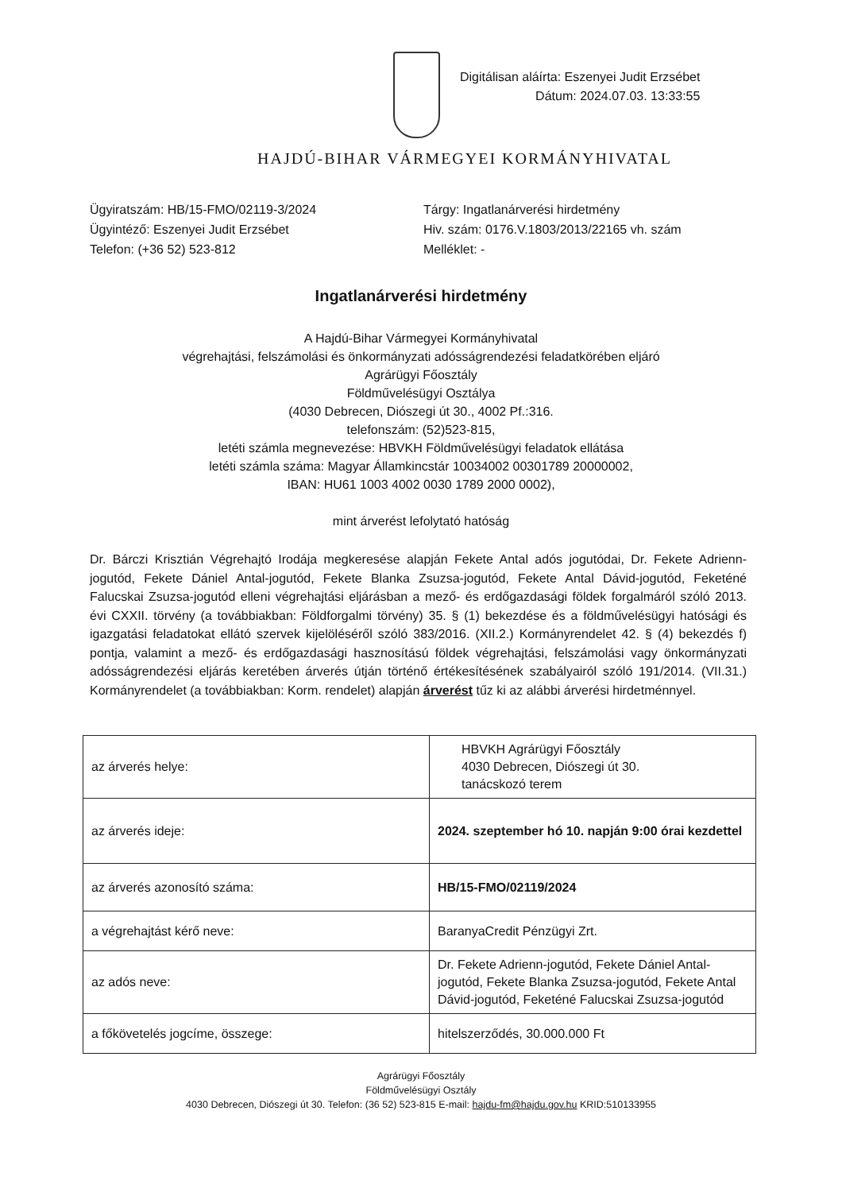Digitálisan aláírta: Eszenyei Judit Erzsébet
Dátum: 2024.07.03. 13:33:55
HAJDÚ-BIHAR VÁRMEGYEI KORMÁNYHIVATAL
Ügyiratszám: HB/15-FMO/02119-3/2024
Ügyintéző: Eszenyei Judit Erzsébet
Telefon: (+36 52) 523-812
Tárgy: Ingatlanárverési hirdetmény
Hiv. szám: 0176.V.1803/2013/22165 vh. szám
Melléklet: -
Ingatlanárverési hirdetmény
A Hajdú-Bihar Vármegyei Kormányhivatal
végrehajtási, felszámolási és önkormányzati adósságrendezési feladatkörében eljáró
Agrárügyi Főosztály
Földművelésügyi Osztálya
(4030 Debrecen, Diószegi út 30., 4002 Pf.:316.
telefonszám: (52)523-815,
letéti számla megnevezése: HBVKH Földművelésügyi feladatok ellátása
letéti számla száma: Magyar Államkincstár 10034002 00301789 20000002,
IBAN: HU61 1003 4002 0030 1789 2000 0002),
mint árverést lefolytató hatóság
Dr. Bárczi Krisztián Végrehajtó Irodája megkeresése alapján Fekete Antal adós jogutódai, Dr. Fekete Adrienn-jogutód, Fekete Dániel Antal-jogutód, Fekete Blanka Zsuzsa-jogutód, Fekete Antal Dávid-jogutód, Feketéné Falucskai Zsuzsa-jogutód elleni végrehajtási eljárásban a mező- és erdőgazdasági földek forgalmáról szóló 2013. évi CXXII. törvény (a továbbiakban: Földforgalmi törvény) 35. § (1) bekezdése és a földművelésügyi hatósági és igazgatási feladatokat ellátó szervek kijelöléséről szóló 383/2016. (XII.2.) Kormányrendelet 42. § (4) bekezdés f) pontja, valamint a mező- és erdőgazdasági hasznosítású földek végrehajtási, felszámolási vagy önkormányzati adósságrendezési eljárás keretében árverés útján történő értékesítésének szabályairól szóló 191/2014. (VII.31.) Kormányrendelet (a továbbiakban: Korm. rendelet) alapján árverést tűz ki az alábbi árverési hirdetménnyel.
| az árverés helye: | HBVKH Agrárügyi Főosztály 4030 Debrecen, Diószegi út 30. tanácskozó terem |
| az árverés ideje: | 2024. szeptember hó 10. napján 9:00 órai kezdettel |
| az árverés azonosító száma: | HB/15-FMO/02119/2024 |
| a végrehajtást kérő neve: | BaranyaCredit Pénzügyi Zrt. |
| az adós neve: | Dr. Fekete Adrienn-jogutód, Fekete Dániel Antal-jogutód, Fekete Blanka Zsuzsa-jogutód, Fekete Antal Dávid-jogutód, Feketéné Falucskai Zsuzsa-jogutód |
| a főkövetelés jogcíme, összege: | hitelszerződés, 30.000.000 Ft |
Agrárügyi Főosztály
Földművelésügyi Osztály
4030 Debrecen, Diószegi út 30. Telefon: (36 52) 523-815 E-mail: hajdu-fm@hajdu.gov.hu KRID:510133955